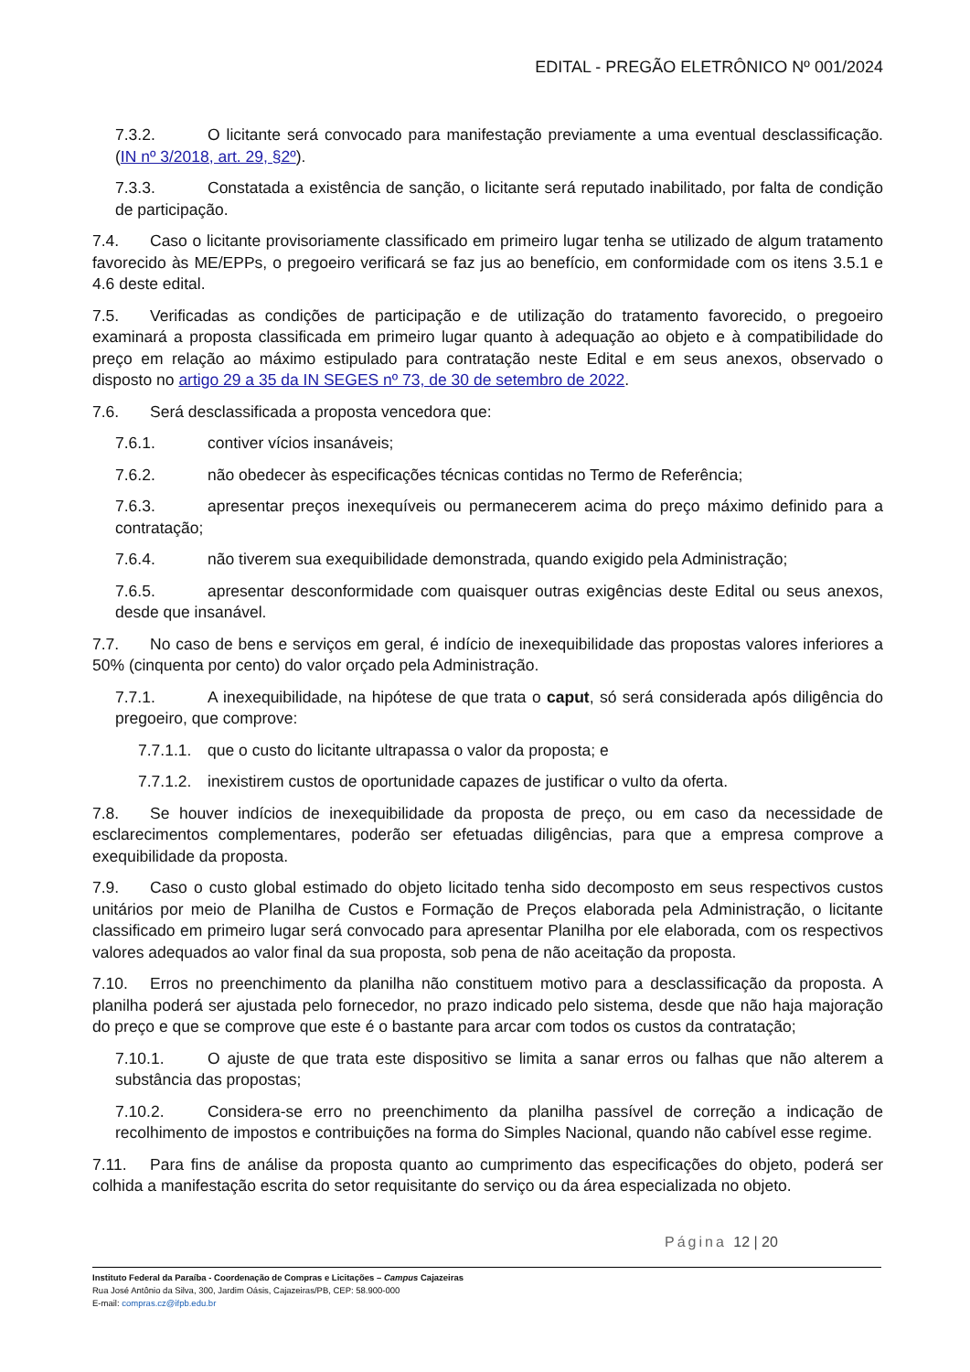EDITAL - PREGÃO ELETRÔNICO Nº 001/2024
7.3.2. O licitante será convocado para manifestação previamente a uma eventual desclassificação. (IN nº 3/2018, art. 29, §2º).
7.3.3. Constatada a existência de sanção, o licitante será reputado inabilitado, por falta de condição de participação.
7.4. Caso o licitante provisoriamente classificado em primeiro lugar tenha se utilizado de algum tratamento favorecido às ME/EPPs, o pregoeiro verificará se faz jus ao benefício, em conformidade com os itens 3.5.1 e 4.6 deste edital.
7.5. Verificadas as condições de participação e de utilização do tratamento favorecido, o pregoeiro examinará a proposta classificada em primeiro lugar quanto à adequação ao objeto e à compatibilidade do preço em relação ao máximo estipulado para contratação neste Edital e em seus anexos, observado o disposto no artigo 29 a 35 da IN SEGES nº 73, de 30 de setembro de 2022.
7.6. Será desclassificada a proposta vencedora que:
7.6.1. contiver vícios insanáveis;
7.6.2. não obedecer às especificações técnicas contidas no Termo de Referência;
7.6.3. apresentar preços inexequíveis ou permanecerem acima do preço máximo definido para a contratação;
7.6.4. não tiverem sua exequibilidade demonstrada, quando exigido pela Administração;
7.6.5. apresentar desconformidade com quaisquer outras exigências deste Edital ou seus anexos, desde que insanável.
7.7. No caso de bens e serviços em geral, é indício de inexequibilidade das propostas valores inferiores a 50% (cinquenta por cento) do valor orçado pela Administração.
7.7.1. A inexequibilidade, na hipótese de que trata o caput, só será considerada após diligência do pregoeiro, que comprove:
7.7.1.1. que o custo do licitante ultrapassa o valor da proposta; e
7.7.1.2. inexistirem custos de oportunidade capazes de justificar o vulto da oferta.
7.8. Se houver indícios de inexequibilidade da proposta de preço, ou em caso da necessidade de esclarecimentos complementares, poderão ser efetuadas diligências, para que a empresa comprove a exequibilidade da proposta.
7.9. Caso o custo global estimado do objeto licitado tenha sido decomposto em seus respectivos custos unitários por meio de Planilha de Custos e Formação de Preços elaborada pela Administração, o licitante classificado em primeiro lugar será convocado para apresentar Planilha por ele elaborada, com os respectivos valores adequados ao valor final da sua proposta, sob pena de não aceitação da proposta.
7.10. Erros no preenchimento da planilha não constituem motivo para a desclassificação da proposta. A planilha poderá ser ajustada pelo fornecedor, no prazo indicado pelo sistema, desde que não haja majoração do preço e que se comprove que este é o bastante para arcar com todos os custos da contratação;
7.10.1. O ajuste de que trata este dispositivo se limita a sanar erros ou falhas que não alterem a substância das propostas;
7.10.2. Considera-se erro no preenchimento da planilha passível de correção a indicação de recolhimento de impostos e contribuições na forma do Simples Nacional, quando não cabível esse regime.
7.11. Para fins de análise da proposta quanto ao cumprimento das especificações do objeto, poderá ser colhida a manifestação escrita do setor requisitante do serviço ou da área especializada no objeto.
Página 12 | 20
Instituto Federal da Paraíba - Coordenação de Compras e Licitações – Campus Cajazeiras
Rua José Antônio da Silva, 300, Jardim Oásis, Cajazeiras/PB, CEP: 58.900-000
E-mail: compras.cz@ifpb.edu.br